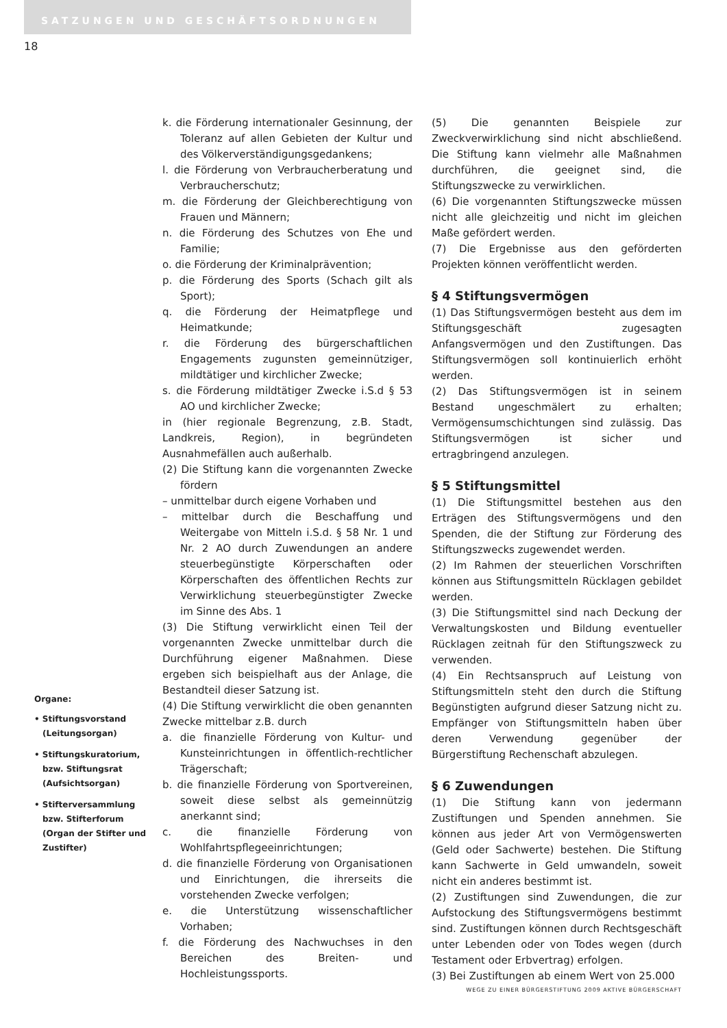SATZUNGEN UND GESCHÄFTSORDNUNGEN
18
k. die Förderung internationaler Gesinnung, der Toleranz auf allen Gebieten der Kultur und des Völkerverständigungsgedankens;
l. die Förderung von Verbraucherberatung und Verbraucherschutz;
m. die Förderung der Gleichberechtigung von Frauen und Männern;
n. die Förderung des Schutzes von Ehe und Familie;
o. die Förderung der Kriminalprävention;
p. die Förderung des Sports (Schach gilt als Sport);
q. die Förderung der Heimatpflege und Heimatkunde;
r. die Förderung des bürgerschaftlichen Engagements zugunsten gemeinnütziger, mildtätiger und kirchlicher Zwecke;
s. die Förderung mildtätiger Zwecke i.S.d § 53 AO und kirchlicher Zwecke;
in (hier regionale Begrenzung, z.B. Stadt, Landkreis, Region), in begründeten Ausnahmefällen auch außerhalb.
(2) Die Stiftung kann die vorgenannten Zwecke fördern
– unmittelbar durch eigene Vorhaben und
– mittelbar durch die Beschaffung und Weitergabe von Mitteln i.S.d. § 58 Nr. 1 und Nr. 2 AO durch Zuwendungen an andere steuerbegünstigte Körperschaften oder Körperschaften des öffentlichen Rechts zur Verwirklichung steuerbegünstigter Zwecke im Sinne des Abs. 1
(3) Die Stiftung verwirklicht einen Teil der vorgenannten Zwecke unmittelbar durch die Durchführung eigener Maßnahmen. Diese ergeben sich beispielhaft aus der Anlage, die Bestandteil dieser Satzung ist.
(4) Die Stiftung verwirklicht die oben genannten Zwecke mittelbar z.B. durch
a. die finanzielle Förderung von Kultur- und Kunsteinrichtungen in öffentlich-rechtlicher Trägerschaft;
b. die finanzielle Förderung von Sportvereinen, soweit diese selbst als gemeinnützig anerkannt sind;
c. die finanzielle Förderung von Wohlfahrtspflegeeinrichtungen;
d. die finanzielle Förderung von Organisationen und Einrichtungen, die ihrerseits die vorstehenden Zwecke verfolgen;
e. die Unterstützung wissenschaftlicher Vorhaben;
f. die Förderung des Nachwuchses in den Bereichen des Breiten- und Hochleistungssports.
(5) Die genannten Beispiele zur Zweckverwirklichung sind nicht abschließend. Die Stiftung kann vielmehr alle Maßnahmen durchführen, die geeignet sind, die Stiftungszwecke zu verwirklichen.
(6) Die vorgenannten Stiftungszwecke müssen nicht alle gleichzeitig und nicht im gleichen Maße gefördert werden.
(7) Die Ergebnisse aus den geförderten Projekten können veröffentlicht werden.
§ 4 Stiftungsvermögen
(1) Das Stiftungsvermögen besteht aus dem im Stiftungsgeschäft zugesagten Anfangsvermögen und den Zustiftungen. Das Stiftungsvermögen soll kontinuierlich erhöht werden.
(2) Das Stiftungsvermögen ist in seinem Bestand ungeschmälert zu erhalten; Vermögensumschichtungen sind zulässig. Das Stiftungsvermögen ist sicher und ertragbringend anzulegen.
§ 5 Stiftungsmittel
(1) Die Stiftungsmittel bestehen aus den Erträgen des Stiftungsvermögens und den Spenden, die der Stiftung zur Förderung des Stiftungszwecks zugewendet werden.
(2) Im Rahmen der steuerlichen Vorschriften können aus Stiftungsmitteln Rücklagen gebildet werden.
(3) Die Stiftungsmittel sind nach Deckung der Verwaltungskosten und Bildung eventueller Rücklagen zeitnah für den Stiftungszweck zu verwenden.
(4) Ein Rechtsanspruch auf Leistung von Stiftungsmitteln steht den durch die Stiftung Begünstigten aufgrund dieser Satzung nicht zu. Empfänger von Stiftungsmitteln haben über deren Verwendung gegenüber der Bürgerstiftung Rechenschaft abzulegen.
§ 6 Zuwendungen
(1) Die Stiftung kann von jedermann Zustiftungen und Spenden annehmen. Sie können aus jeder Art von Vermögenswerten (Geld oder Sachwerte) bestehen. Die Stiftung kann Sachwerte in Geld umwandeln, soweit nicht ein anderes bestimmt ist.
(2) Zustiftungen sind Zuwendungen, die zur Aufstockung des Stiftungsvermögens bestimmt sind. Zustiftungen können durch Rechtsgeschäft unter Lebenden oder von Todes wegen (durch Testament oder Erbvertrag) erfolgen.
(3) Bei Zustiftungen ab einem Wert von 25.000
Organe:
• Stiftungsvorstand (Leitungsorgan)
• Stiftungskuratorium, bzw. Stiftungsrat (Aufsichtsorgan)
• Stifterversammlung bzw. Stifterforum (Organ der Stifter und Zustifter)
WEGE ZU EINER BÜRGERSTIFTUNG 2009 AKTIVE BÜRGERSCHAFT